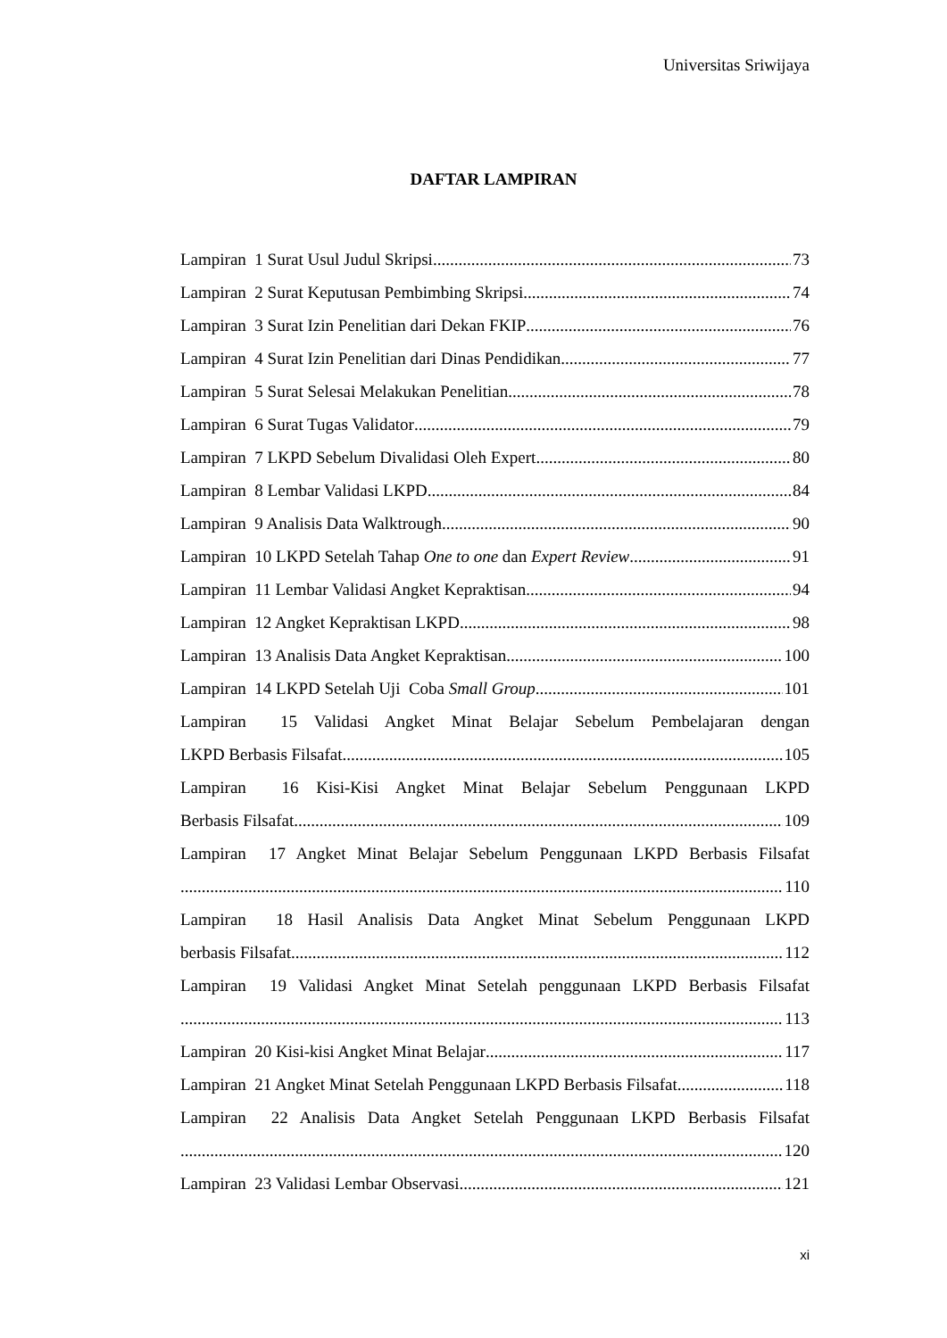Universitas Sriwijaya
DAFTAR LAMPIRAN
Lampiran 1 Surat Usul Judul Skripsi 73
Lampiran 2 Surat Keputusan Pembimbing Skripsi 74
Lampiran 3 Surat Izin Penelitian dari Dekan FKIP 76
Lampiran 4 Surat Izin Penelitian dari Dinas Pendidikan 77
Lampiran 5 Surat Selesai Melakukan Penelitian 78
Lampiran 6 Surat Tugas Validator 79
Lampiran 7 LKPD Sebelum Divalidasi Oleh Expert 80
Lampiran 8 Lembar Validasi LKPD 84
Lampiran 9 Analisis Data Walktrough 90
Lampiran 10 LKPD Setelah Tahap One to one dan Expert Review 91
Lampiran 11 Lembar Validasi Angket Kepraktisan 94
Lampiran 12 Angket Kepraktisan LKPD 98
Lampiran 13 Analisis Data Angket Kepraktisan 100
Lampiran 14 LKPD Setelah Uji Coba Small Group 101
Lampiran 15 Validasi Angket Minat Belajar Sebelum Pembelajaran dengan
LKPD Berbasis Filsafat 105
Lampiran 16 Kisi-Kisi Angket Minat Belajar Sebelum Penggunaan LKPD
Berbasis Filsafat 109
Lampiran 17 Angket Minat Belajar Sebelum Penggunaan LKPD Berbasis Filsafat
110
Lampiran 18 Hasil Analisis Data Angket Minat Sebelum Penggunaan LKPD
berbasis Filsafat 112
Lampiran 19 Validasi Angket Minat Setelah penggunaan LKPD Berbasis Filsafat
113
Lampiran 20 Kisi-kisi Angket Minat Belajar 117
Lampiran 21 Angket Minat Setelah Penggunaan LKPD Berbasis Filsafat 118
Lampiran 22 Analisis Data Angket Setelah Penggunaan LKPD Berbasis Filsafat
120
Lampiran 23 Validasi Lembar Observasi 121
xi